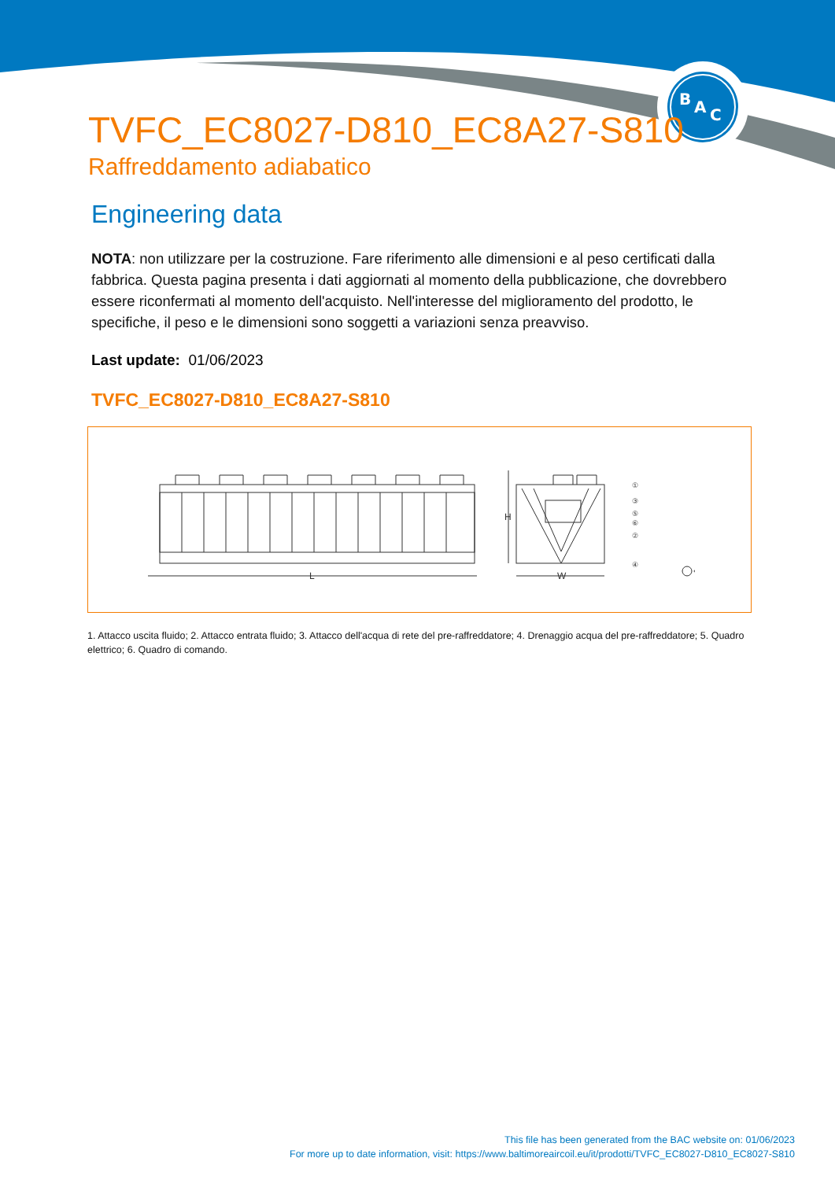B
A
C
TVFC_EC8027-D810_EC8A27-S810
Raffreddamento adiabatico
Engineering data
NOTA: non utilizzare per la costruzione. Fare riferimento alle dimensioni e al peso certificati dalla fabbrica. Questa pagina presenta i dati aggiornati al momento della pubblicazione, che dovrebbero essere riconfermati al momento dell'acquisto. Nell'interesse del miglioramento del prodotto, le specifiche, il peso e le dimensioni sono soggetti a variazioni senza preavviso.
Last update: 01/06/2023
TVFC_EC8027-D810_EC8A27-S810
L
H
W
①
③
⑤
⑥
②
④
1. Attacco uscita fluido; 2. Attacco entrata fluido; 3. Attacco dell'acqua di rete del pre-raffreddatore; 4. Drenaggio acqua del pre-raffreddatore; 5. Quadro elettrico; 6. Quadro di comando.
This file has been generated from the BAC website on: 01/06/2023
For more up to date information, visit: https://www.baltimoreaircoil.eu/it/prodotti/TVFC_EC8027-D810_EC8027-S810